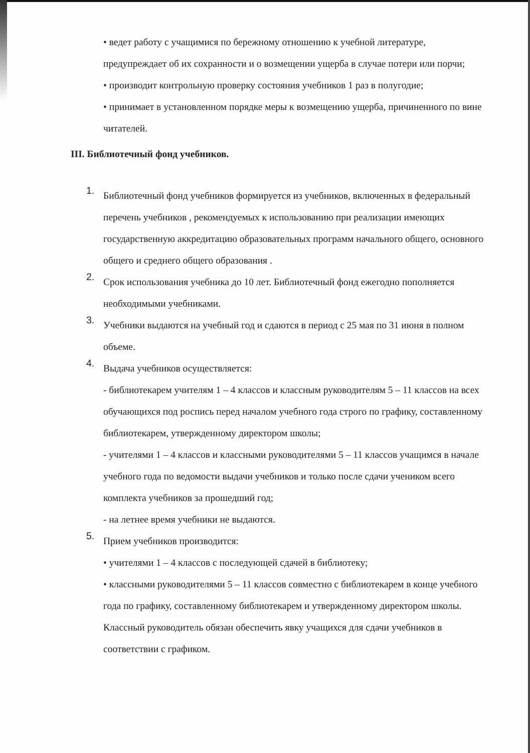• ведет работу с учащимися по бережному отношению к учебной литературе, предупреждает об их сохранности и о возмещении ущерба в случае потери или порчи;
• производит контрольную проверку состояния учебников 1 раз в полугодие;
• принимает в установленном порядке меры к возмещению ущерба, причиненного по вине читателей.
III. Библиотечный фонд учебников.
1.
Библиотечный фонд учебников формируется из учебников, включенных в федеральный перечень учебников , рекомендуемых к использованию при реализации имеющих государственную аккредитацию образовательных программ начального общего, основного общего и среднего общего образования .
2.
Срок использования учебника до 10 лет. Библиотечный фонд ежегодно пополняется необходимыми учебниками.
3.
Учебники выдаются на учебный год и сдаются в период с 25 мая по 31 июня в полном объеме.
4.
Выдача учебников осуществляется:
- библиотекарем учителям 1 – 4 классов и классным руководителям 5 – 11 классов на всех обучающихся под роспись перед началом учебного года строго по графику, составленному библиотекарем, утвержденному директором школы;
- учителями 1 – 4 классов и классными руководителями 5 – 11 классов учащимся в начале учебного года по ведомости выдачи учебников и только после сдачи учеником всего комплекта учебников за прошедший год;
- на летнее время учебники не выдаются.
5.
Прием учебников производится:
• учителями 1 – 4 классов с последующей сдачей в библиотеку;
• классными руководителями 5 – 11 классов совместно с библиотекарем в конце учебного года по графику, составленному библиотекарем и утвержденному директором школы.
Классный руководитель обязан обеспечить явку учащихся для сдачи учебников в соответствии с графиком.